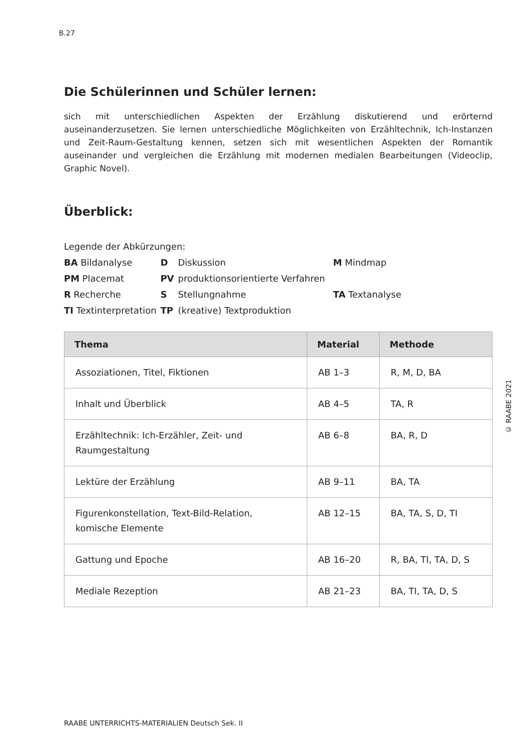B.27
Die Schülerinnen und Schüler lernen:
sich mit unterschiedlichen Aspekten der Erzählung diskutierend und erörternd auseinanderzusetzen. Sie lernen unterschiedliche Möglichkeiten von Erzähltechnik, Ich-Instanzen und Zeit-Raum-Gestaltung kennen, setzen sich mit wesentlichen Aspekten der Romantik auseinander und vergleichen die Erzählung mit modernen medialen Bearbeitungen (Videoclip, Graphic Novel).
Überblick:
Legende der Abkürzungen:
| BA Bildanalyse | D | Diskussion | | M Mindmap |
| PM Placemat | PV | produktionsorientierte Verfahren | | |
| R Recherche | S | Stellungnahme | | TA Textanalyse |
| TI Textinterpretation | TP | (kreative) Textproduktion | | |
| Thema | Material | Methode |
| --- | --- | --- |
| Assoziationen, Titel, Fiktionen | AB 1–3 | R, M, D, BA |
| Inhalt und Überblick | AB 4–5 | TA, R |
| Erzähltechnik: Ich-Erzähler, Zeit- und Raumgestaltung | AB 6–8 | BA, R, D |
| Lektüre der Erzählung | AB 9–11 | BA, TA |
| Figurenkonstellation, Text-Bild-Relation, komische Elemente | AB 12–15 | BA, TA, S, D, TI |
| Gattung und Epoche | AB 16–20 | R, BA, TI, TA, D, S |
| Mediale Rezeption | AB 21–23 | BA, TI, TA, D, S |
© RAABE 2021
RAABE UNTERRICHTS-MATERIALIEN Deutsch Sek. II